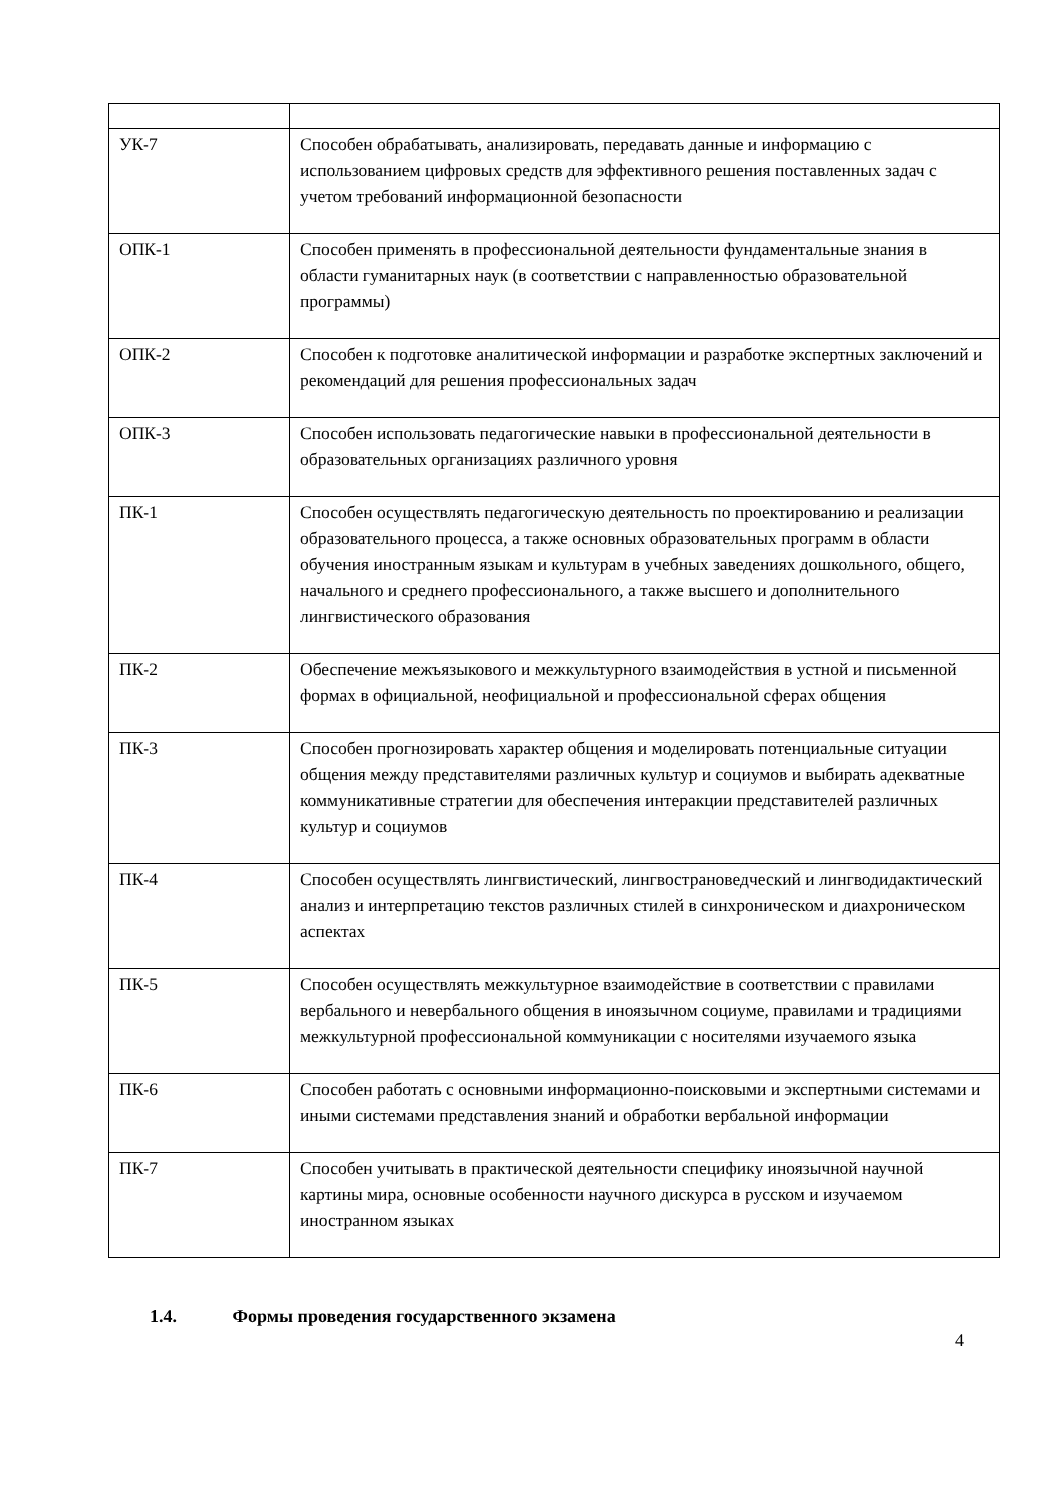| УК-7 | Способен обрабатывать, анализировать, передавать данные и информацию с использованием цифровых средств для эффективного решения поставленных задач с учетом требований информационной безопасности |
| ОПК-1 | Способен применять в профессиональной деятельности фундаментальные знания в области гуманитарных наук (в соответствии с направленностью образовательной программы) |
| ОПК-2 | Способен к подготовке аналитической информации и разработке экспертных заключений и рекомендаций для решения профессиональных задач |
| ОПК-3 | Способен использовать педагогические навыки в профессиональной деятельности в образовательных организациях различного уровня |
| ПК-1 | Способен осуществлять педагогическую деятельность по проектированию и реализации образовательного процесса, а также основных образовательных программ в области обучения иностранным языкам и культурам в учебных заведениях дошкольного, общего, начального и среднего профессионального, а также высшего и дополнительного лингвистического образования |
| ПК-2 | Обеспечение межъязыкового и межкультурного взаимодействия в устной и письменной формах в официальной, неофициальной и профессиональной сферах общения |
| ПК-3 | Способен прогнозировать характер общения и моделировать потенциальные ситуации общения между представителями различных культур и социумов и выбирать адекватные коммуникативные стратегии для обеспечения интеракции представителей различных культур и социумов |
| ПК-4 | Способен осуществлять лингвистический, лингвострановедческий и лингводидактический анализ и интерпретацию текстов различных стилей в синхроническом и диахроническом аспектах |
| ПК-5 | Способен осуществлять межкультурное взаимодействие в соответствии с правилами вербального и невербального общения в иноязычном социуме, правилами и традициями межкультурной профессиональной коммуникации с носителями изучаемого языка |
| ПК-6 | Способен работать с основными информационно-поисковыми и экспертными системами и иными системами представления знаний и обработки вербальной информации |
| ПК-7 | Способен учитывать в практической деятельности специфику иноязычной научной картины мира, основные особенности научного дискурса в русском и изучаемом иностранном языках |
1.4. Формы проведения государственного экзамена
4